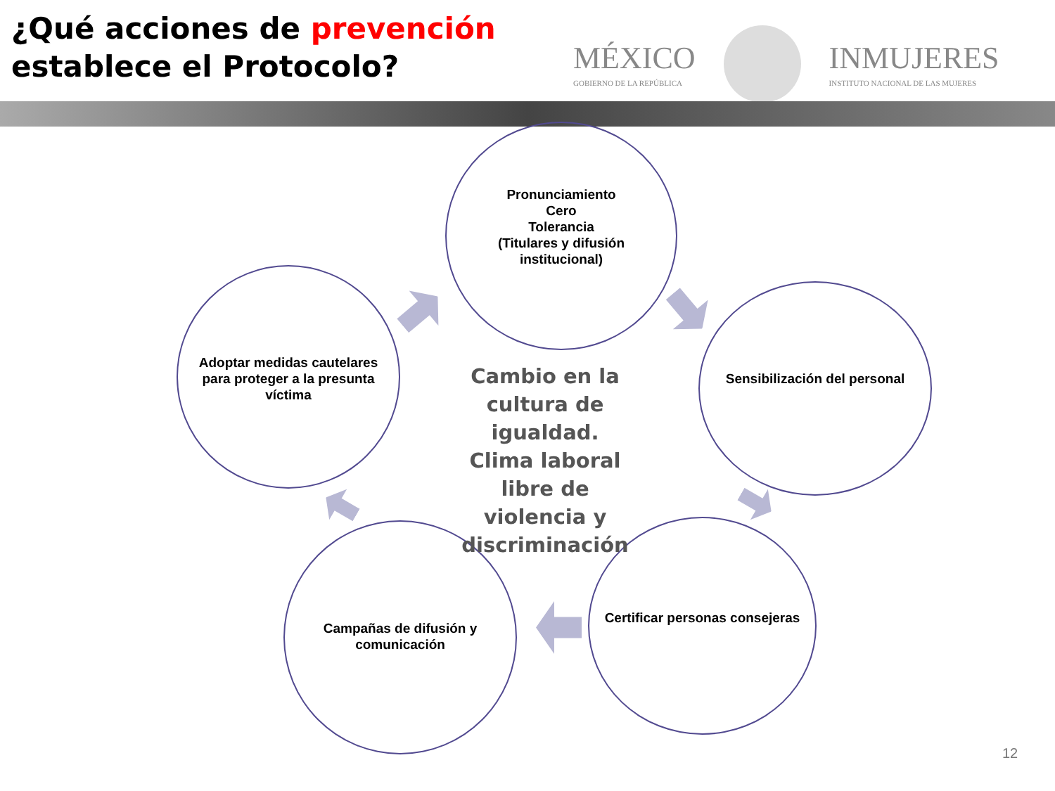¿Qué acciones de prevención
establece el Protocolo?
MÉXICO
GOBIERNO DE LA REPÚBLICA
INMUJERES
INSTITUTO NACIONAL DE LAS MUJERES
Pronunciamiento
Cero
Tolerancia
(Titulares y difusión institucional)
Sensibilización del personal
Certificar personas consejeras
Campañas de difusión y comunicación
Adoptar medidas cautelares para proteger a la presunta víctima
Cambio en la cultura de igualdad. Clima laboral libre de violencia y discriminación
12